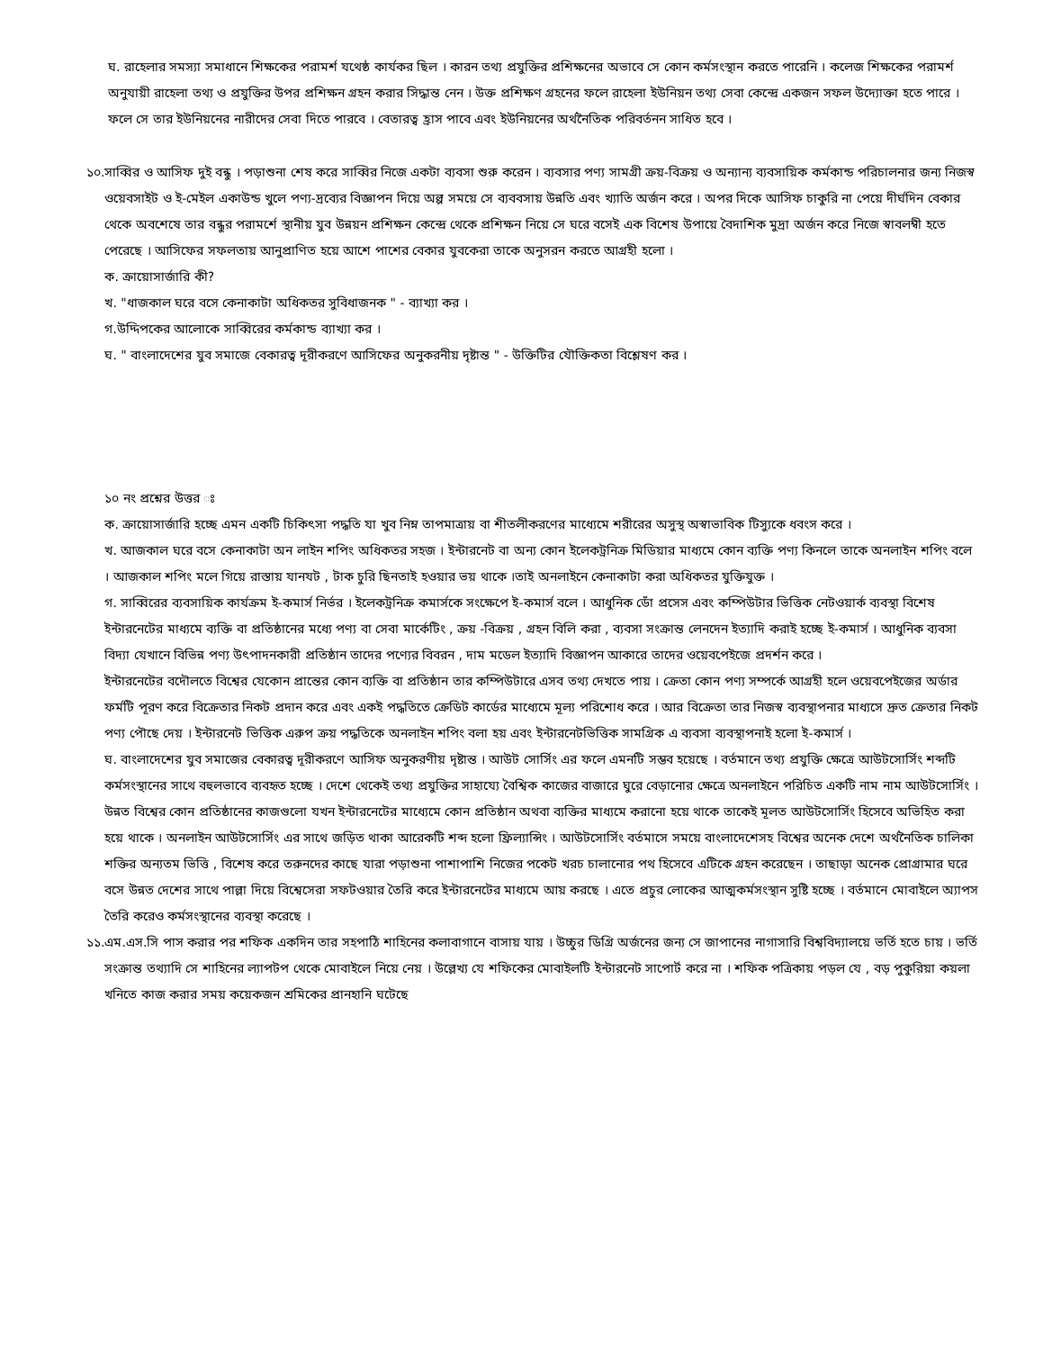ঘ. রাহেলার সমস্যা সমাধানে শিক্ষকের পরামর্শ যথেষ্ঠ কার্যকর ছিল । কারন তথ্য প্রযুক্তির প্রশিক্ষনের অভাবে সে কোন কর্মসংস্থান করতে পারেনি । কলেজ শিক্ষকের পরামর্শ অনুযায়ী রাহেলা তথ্য ও প্রযুক্তির উপর প্রশিক্ষন গ্রহন করার সিদ্ধান্ত নেন । উক্ত প্রশিক্ষণ গ্রহনের ফলে রাহেলা ইউনিয়ন তথ্য সেবা কেন্দ্রে একজন সফল উদ্যোক্তা হতে পারে । ফলে সে তার ইউনিয়নের নারীদের সেবা দিতে পারবে । বেতারত্ব হ্রাস পাবে এবং ইউনিয়নের অর্থনৈতিক পরিবর্তনন সাধিত হবে ।
১০.
সাব্বির ও আসিফ দুই বন্ধু । পড়াশুনা শেষ করে সাব্বির নিজে একটা ব্যবসা শুরু করেন । ব্যবসার পণ্য সামগ্রী ক্রয়-বিক্রয় ও অন্যান্য ব্যবসায়িক কর্মকান্ড পরিচালনার জন্য নিজস্ব ওয়েবসাইট ও ই-মেইল একাউন্ড খুলে পণ্য-দ্রব্যের বিজ্ঞাপন দিয়ে অল্প সময়ে সে ব্যববসায় উন্নতি এবং খ্যাতি অর্জন করে । অপর দিকে আসিফ চাকুরি না পেয়ে দীর্ঘদিন বেকার থেকে অবশেষে তার বন্ধুর পরামর্শে স্থানীয় যুব উন্নয়ন প্রশিক্ষন কেন্দ্রে থেকে প্রশিক্ষন নিয়ে সে ঘরে বসেই এক বিশেষ উপায়ে বৈদাশিক মুদ্রা অর্জন করে নিজে স্বাবলম্বী হতে পেরেছে । আসিফের সফলতায় আনুপ্রাণিত হয়ে আশে পাশের বেকার যুবকেরা তাকে অনুসরন করতে আগ্রহী হলো ।
ক. ক্রায়োসার্জারি কী?
খ. "ধাজকাল ঘরে বসে কেনাকাটা অধিকতর সুবিধাজনক " - ব্যাখ্যা কর ।
গ.উদ্দিপকের আলোকে সাব্বিরের কর্মকান্ড ব্যাখ্যা কর ।
ঘ. " বাংলাদেশের যুব সমাজে বেকারত্ব দূরীকরণে আসিফের অনুকরনীয় দৃষ্টান্ত " - উক্তিটির যৌক্তিকতা বিশ্লেষণ কর ।
১০ নং প্রশ্নের উত্তর ঃ
ক. ক্রায়োসার্জারি হচ্ছে এমন একটি চিকিৎসা পদ্ধতি যা খুব নিম্ন তাপমাত্রায় বা শীতলীকরণের মাধ্যেমে শরীরের অসুস্থ অস্বাভাবিক টিস্যুকে ধবংস করে ।
খ. আজকাল ঘরে বসে কেনাকাটা অন লাইন শপিং অধিকতর সহজ । ইন্টারনেট বা অন্য কোন ইলেকট্রনিক্র মিডিয়ার মাধ্যমে কোন ব্যক্তি পণ্য কিনলে তাকে অনলাইন শপিং বলে । আজকাল শপিং মলে গিয়ে রাস্তায় যানযট , টাক চুরি ছিনতাই হওয়ার ভয় থাকে ।তাই অনলাইনে কেনাকাটা করা অধিকতর যুক্তিযুক্ত ।
গ. সাব্বিরের ব্যবসায়িক কার্যক্রম ই-কমার্স নির্ভর । ইলেকট্রনিক্র কমার্সকে সংক্ষেপে ই-কমার্স বলে । আধুনিক ডোঁ প্রসেস এবং কম্পিউটার ভিত্তিক নেটওয়ার্ক ব্যবস্থা বিশেষ ইন্টারনেটের মাধ্যমে ব্যক্তি বা প্রতিষ্ঠানের মধ্যে পণ্য বা সেবা মার্কেটিং , ক্রয় -বিক্রয় , গ্রহন বিলি করা , ব্যবসা সংক্রান্ত লেনদেন ইত্যাদি করাই হচ্ছে ই-কমার্স । আধুনিক ব্যবসা বিদ্যা যেখানে বিভিন্ন পণ্য উৎপাদনকারী প্রতিষ্ঠান তাদের পণ্যের বিবরন , দাম মডেল ইত্যাদি বিজ্ঞাপন আকারে তাদের ওয়েবপেইজে প্রদর্শন করে ।
ইন্টারনেটের বদৌলতে বিশ্বের যেকোন প্রান্তের কোন ব্যক্তি বা প্রতিষ্ঠান তার কম্পিউটারে এসব তথ্য দেখতে পায় । ক্রেতা কোন পণ্য সম্পর্কে আগ্রহী হলে ওয়েবপেইজের অর্ডার ফর্মটি পূরণ করে বিক্রেতার নিকট প্রদান করে এবং একই পদ্ধতিতে ক্রেডিট কার্ডের মাধ্যেমে মূল্য পরিশোধ করে । আর বিক্রেতা তার নিজস্ব ব্যবস্থাপনার মাধ্যসে দ্রুত ক্রেতার নিকট পণ্য পৌছে দেয় । ইন্টারনেট ভিত্তিক এরুপ ক্রয় পদ্ধতিকে অনলাইন শপিং বলা হয় এবং ইন্টারনেটভিত্তিক সামগ্রিক এ ব্যবসা ব্যবস্থাপনাই হলো ই-কমার্স ।
ঘ. বাংলাদেশের যুব সমাজের বেকারত্ব দূরীকরণে আসিফ অনুকরণীয় দৃষ্টান্ত । আউট সোর্সিং এর ফলে এমনটি সম্ভব হয়েছে । বর্তমানে তথ্য প্রযুক্তি ক্ষেত্রে আউটসোর্সিং শব্দটি কর্মসংস্থানের সাথে বহুলভাবে ব্যবহৃত হচ্ছে । দেশে থেকেই তথ্য প্রযুক্তির সাহায্যে বৈশ্বিক কাজের বাজারে ঘুরে বেড়ানোর ক্ষেত্রে অনলাইনে পরিচিত একটি নাম নাম আউটসোর্সিং । উন্নত বিশ্বের কোন প্রতিষ্ঠানের কাজগুলো যখন ইন্টারনেটের মাধ্যেমে কোন প্রতিষ্ঠান অথবা ব্যক্তির মাধ্যমে করানো হয়ে থাকে তাকেই মূলত আউটসোর্সিং হিসেবে অভিহিত করা হয়ে থাকে । অনলাইন আউটসোর্সিং এর সাথে জড়িত থাকা আরেকটি শব্দ হলো ফ্রিল্যান্সিং । আউটসোর্সিং বর্তমাসে সময়ে বাংলাদেশেসহ বিশ্বের অনেক দেশে অর্থনৈতিক চালিকা শক্তির অন্যতম ভিত্তি , বিশেষ করে তরুনদের কাছে যারা পড়াশুনা পাশাপাশি নিজের পকেট খরচ চালানোর পথ হিসেবে এটিকে গ্রহন করেছেন । তাছাড়া অনেক প্রোগ্রামার ঘরে বসে উন্নত দেশের সাথে পাল্লা দিয়ে বিশ্বেসেরা সফটওয়ার তৈরি করে ইন্টারনেটের মাধ্যমে আয় করছে । এতে প্রচুর লোকের আত্মকর্মসংস্থান সুষ্টি হচ্ছে । বর্তমানে মোবাইলে অ্যাপস তৈরি করেও কর্মসংস্থানের ব্যবস্থা করেছে ।
১১.
এম.এস.সি পাস করার পর শফিক একদিন তার সহপাঠি শাহিনের কলাবাগানে বাসায় যায় । উচ্চুর ডিগ্রি অর্জনের জন্য সে জাপানের নাগাসারি বিশ্ববিদ্যালয়ে ভর্তি হতে চায় । ভর্তি সংক্রান্ত তথ্যাদি সে শাহিনের ল্যাপটপ থেকে মোবাইলে নিয়ে নেয় । উল্লেখ্য যে শফিকের মোবাইলটি ইন্টারনেট সাপোর্ট করে না । শফিক পত্রিকায় পড়ল যে , বড় পুকুরিয়া কয়লা খনিতে কাজ করার সময় কয়েকজন শ্রমিকের প্রানহানি ঘটেছে